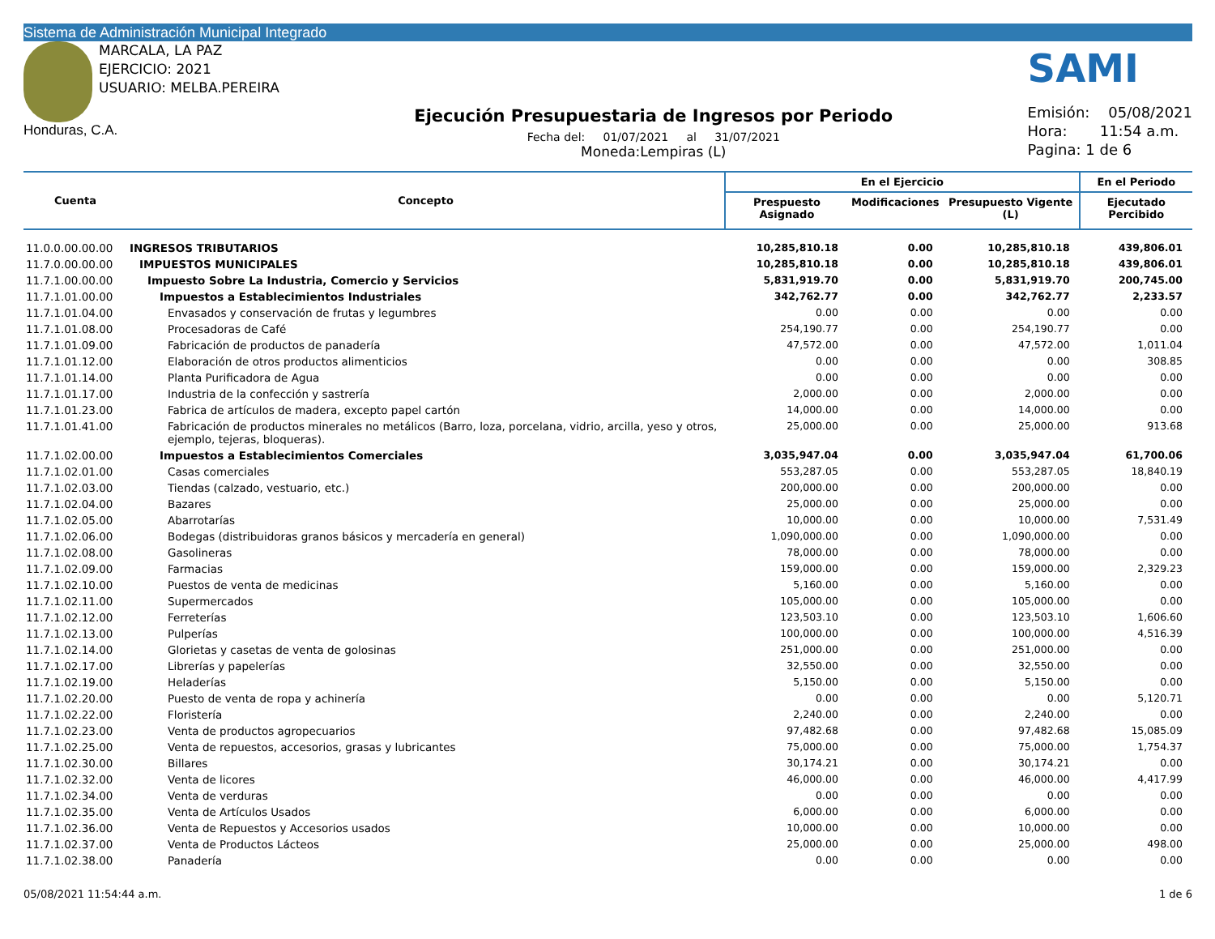Sistema de Administración Municipal Integrado
MARCALA, LA PAZ
EJERCICIO: 2021
USUARIO: MELBA.PEREIRA
Honduras, C.A.
Ejecución Presupuestaria de Ingresos por Periodo
Fecha del: 01/07/2021 al 31/07/2021
Moneda:Lempiras (L)
SAMI
Emisión: 05/08/2021
Hora: 11:54 a.m.
Pagina: 1 de 6
| Cuenta | Concepto | En el Ejercicio | | | En el Periodo |
| --- | --- | --- | --- | --- | --- |
| | | Prespuesto Asignado | Modificaciones | Presupuesto Vigente (L) | Ejecutado Percibido |
| 11.0.0.00.00.00 | INGRESOS TRIBUTARIOS | 10,285,810.18 | 0.00 | 10,285,810.18 | 439,806.01 |
| 11.7.0.00.00.00 | IMPUESTOS MUNICIPALES | 10,285,810.18 | 0.00 | 10,285,810.18 | 439,806.01 |
| 11.7.1.00.00.00 | Impuesto Sobre La Industria, Comercio y Servicios | 5,831,919.70 | 0.00 | 5,831,919.70 | 200,745.00 |
| 11.7.1.01.00.00 | Impuestos a Establecimientos Industriales | 342,762.77 | 0.00 | 342,762.77 | 2,233.57 |
| 11.7.1.01.04.00 | Envasados y conservación de frutas y legumbres | 0.00 | 0.00 | 0.00 | 0.00 |
| 11.7.1.01.08.00 | Procesadoras de Café | 254,190.77 | 0.00 | 254,190.77 | 0.00 |
| 11.7.1.01.09.00 | Fabricación de productos de panadería | 47,572.00 | 0.00 | 47,572.00 | 1,011.04 |
| 11.7.1.01.12.00 | Elaboración de otros productos alimenticios | 0.00 | 0.00 | 0.00 | 308.85 |
| 11.7.1.01.14.00 | Planta Purificadora de Agua | 0.00 | 0.00 | 0.00 | 0.00 |
| 11.7.1.01.17.00 | Industria de la confección y sastrería | 2,000.00 | 0.00 | 2,000.00 | 0.00 |
| 11.7.1.01.23.00 | Fabrica de artículos de madera, excepto papel cartón | 14,000.00 | 0.00 | 14,000.00 | 0.00 |
| 11.7.1.01.41.00 | Fabricación de productos minerales no metálicos (Barro, loza, porcelana, vidrio, arcilla, yeso y otros, ejemplo, tejeras, bloqueras). | 25,000.00 | 0.00 | 25,000.00 | 913.68 |
| 11.7.1.02.00.00 | Impuestos a Establecimientos Comerciales | 3,035,947.04 | 0.00 | 3,035,947.04 | 61,700.06 |
| 11.7.1.02.01.00 | Casas comerciales | 553,287.05 | 0.00 | 553,287.05 | 18,840.19 |
| 11.7.1.02.03.00 | Tiendas (calzado, vestuario, etc.) | 200,000.00 | 0.00 | 200,000.00 | 0.00 |
| 11.7.1.02.04.00 | Bazares | 25,000.00 | 0.00 | 25,000.00 | 0.00 |
| 11.7.1.02.05.00 | Abarrotarías | 10,000.00 | 0.00 | 10,000.00 | 7,531.49 |
| 11.7.1.02.06.00 | Bodegas (distribuidoras granos básicos y mercadería en general) | 1,090,000.00 | 0.00 | 1,090,000.00 | 0.00 |
| 11.7.1.02.08.00 | Gasolineras | 78,000.00 | 0.00 | 78,000.00 | 0.00 |
| 11.7.1.02.09.00 | Farmacias | 159,000.00 | 0.00 | 159,000.00 | 2,329.23 |
| 11.7.1.02.10.00 | Puestos de venta de medicinas | 5,160.00 | 0.00 | 5,160.00 | 0.00 |
| 11.7.1.02.11.00 | Supermercados | 105,000.00 | 0.00 | 105,000.00 | 0.00 |
| 11.7.1.02.12.00 | Ferreterías | 123,503.10 | 0.00 | 123,503.10 | 1,606.60 |
| 11.7.1.02.13.00 | Pulperías | 100,000.00 | 0.00 | 100,000.00 | 4,516.39 |
| 11.7.1.02.14.00 | Glorietas y casetas de venta de golosinas | 251,000.00 | 0.00 | 251,000.00 | 0.00 |
| 11.7.1.02.17.00 | Librerías y papelerías | 32,550.00 | 0.00 | 32,550.00 | 0.00 |
| 11.7.1.02.19.00 | Heladerías | 5,150.00 | 0.00 | 5,150.00 | 0.00 |
| 11.7.1.02.20.00 | Puesto de venta de ropa y achinería | 0.00 | 0.00 | 0.00 | 5,120.71 |
| 11.7.1.02.22.00 | Floristería | 2,240.00 | 0.00 | 2,240.00 | 0.00 |
| 11.7.1.02.23.00 | Venta de productos agropecuarios | 97,482.68 | 0.00 | 97,482.68 | 15,085.09 |
| 11.7.1.02.25.00 | Venta de repuestos, accesorios, grasas y lubricantes | 75,000.00 | 0.00 | 75,000.00 | 1,754.37 |
| 11.7.1.02.30.00 | Billares | 30,174.21 | 0.00 | 30,174.21 | 0.00 |
| 11.7.1.02.32.00 | Venta de licores | 46,000.00 | 0.00 | 46,000.00 | 4,417.99 |
| 11.7.1.02.34.00 | Venta de verduras | 0.00 | 0.00 | 0.00 | 0.00 |
| 11.7.1.02.35.00 | Venta de Artículos Usados | 6,000.00 | 0.00 | 6,000.00 | 0.00 |
| 11.7.1.02.36.00 | Venta de Repuestos y Accesorios usados | 10,000.00 | 0.00 | 10,000.00 | 0.00 |
| 11.7.1.02.37.00 | Venta de Productos Lácteos | 25,000.00 | 0.00 | 25,000.00 | 498.00 |
| 11.7.1.02.38.00 | Panadería | 0.00 | 0.00 | 0.00 | 0.00 |
05/08/2021 11:54:44 a.m. 1 de 6